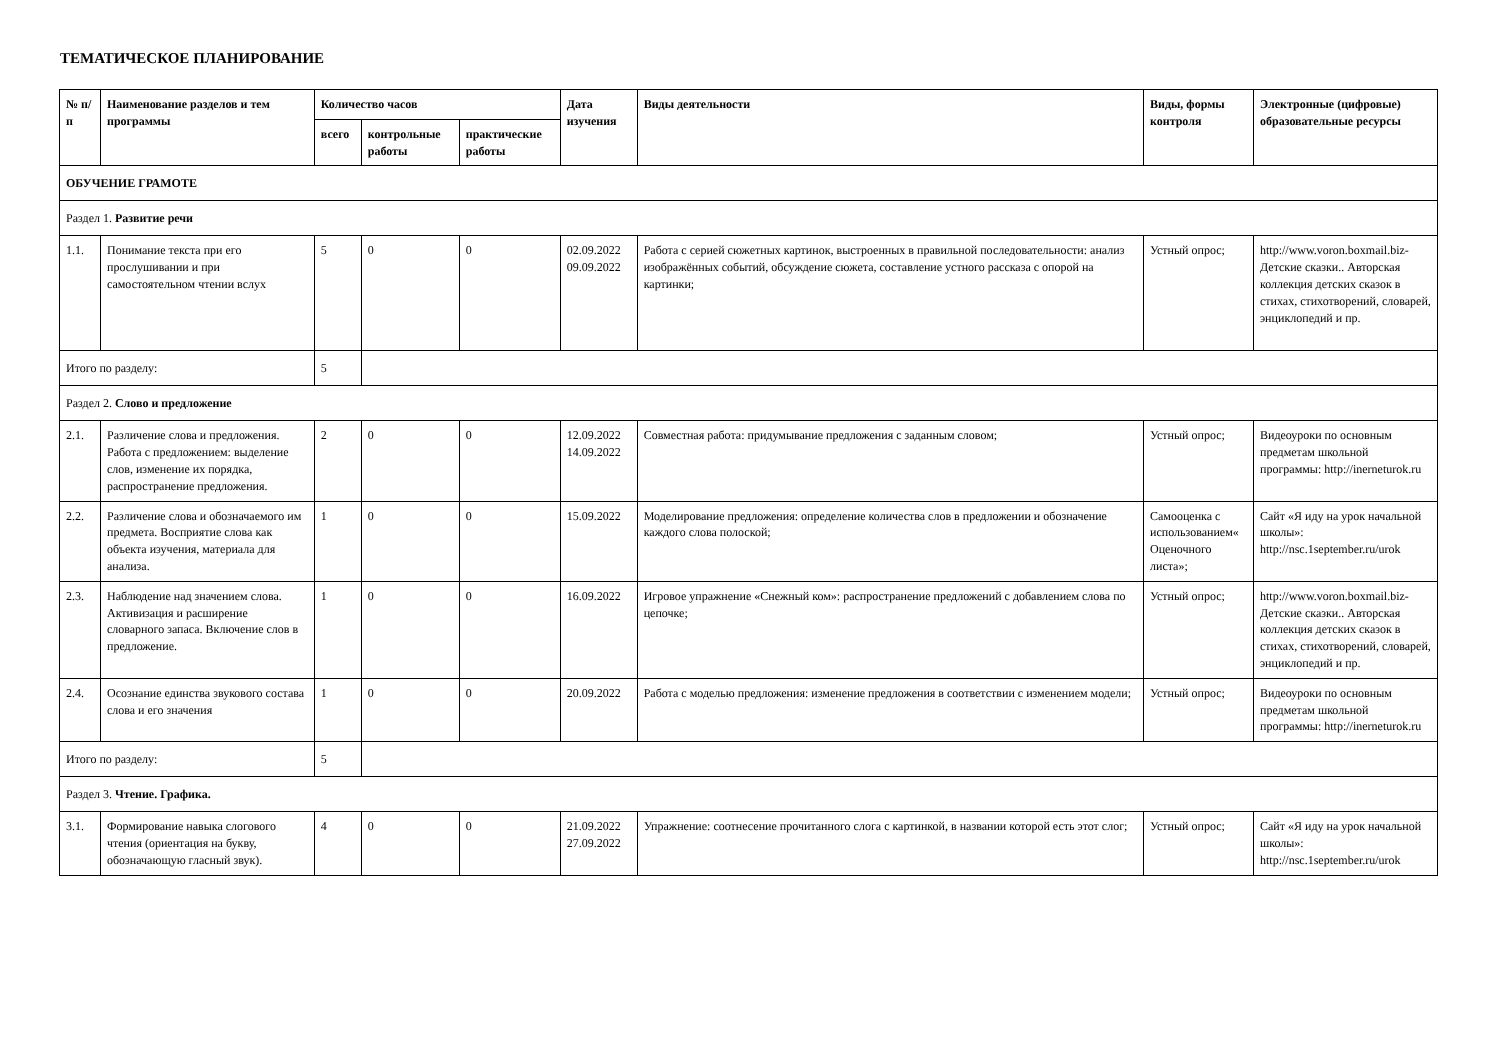ТЕМАТИЧЕСКОЕ ПЛАНИРОВАНИЕ
| № п/п | Наименование разделов и тем программы | Количество часов | | | Дата изучения | Виды деятельности | Виды, формы контроля | Электронные (цифровые) образовательные ресурсы |
| --- | --- | --- | --- | --- | --- | --- | --- | --- |
| | | всего | контрольные работы | практические работы | | | | |
| ОБУЧЕНИЕ ГРАМОТЕ | | | | | | | | |
| Раздел 1. Развитие речи | | | | | | | | |
| 1.1. | Понимание текста при его прослушивании и при самостоятельном чтении вслух | 5 | 0 | 0 | 02.09.2022 09.09.2022 | Работа с серией сюжетных картинок, выстроенных в правильной последовательности: анализ изображённых событий, обсуждение сюжета, составление устного рассказа с опорой на картинки; | Устный опрос; | http://www.voron.boxmail.biz- Детские сказки.. Авторская коллекция детских сказок в стихах, стихотворений, словарей, энциклопедий и пр. |
| Итого по разделу: | | 5 | | | | | | |
| Раздел 2. Слово и предложение | | | | | | | | |
| 2.1. | Различение слова и предложения. Работа с предложением: выделение слов, изменение их порядка, распространение предложения. | 2 | 0 | 0 | 12.09.2022 14.09.2022 | Совместная работа: придумывание предложения с заданным словом; | Устный опрос; | Видеоуроки по основным предметам школьной программы: http://inerneturok.ru |
| 2.2. | Различение слова и обозначаемого им предмета. Восприятие слова как объекта изучения, материала для анализа. | 1 | 0 | 0 | 15.09.2022 | Моделирование предложения: определение количества слов в предложении и обозначение каждого слова полоской; | Самооценка с использованием« Оценочного листа»; | Сайт «Я иду на урок начальной школы»: http://nsc.1september.ru/urok |
| 2.3. | Наблюдение над значением слова. Активизация и расширение словарного запаса. Включение слов в предложение. | 1 | 0 | 0 | 16.09.2022 | Игровое упражнение «Снежный ком»: распространение предложений с добавлением слова по цепочке; | Устный опрос; | http://www.voron.boxmail.biz- Детские сказки.. Авторская коллекция детских сказок в стихах, стихотворений, словарей, энциклопедий и пр. |
| 2.4. | Осознание единства звукового состава слова и его значения | 1 | 0 | 0 | 20.09.2022 | Работа с моделью предложения: изменение предложения в соответствии с изменением модели; | Устный опрос; | Видеоуроки по основным предметам школьной программы: http://inerneturok.ru |
| Итого по разделу: | | 5 | | | | | | |
| Раздел 3. Чтение. Графика. | | | | | | | | |
| 3.1. | Формирование навыка слогового чтения (ориентация на букву, обозначающую гласный звук). | 4 | 0 | 0 | 21.09.2022 27.09.2022 | Упражнение: соотнесение прочитанного слога с картинкой, в названии которой есть этот слог; | Устный опрос; | Сайт «Я иду на урок начальной школы»: http://nsc.1september.ru/urok |